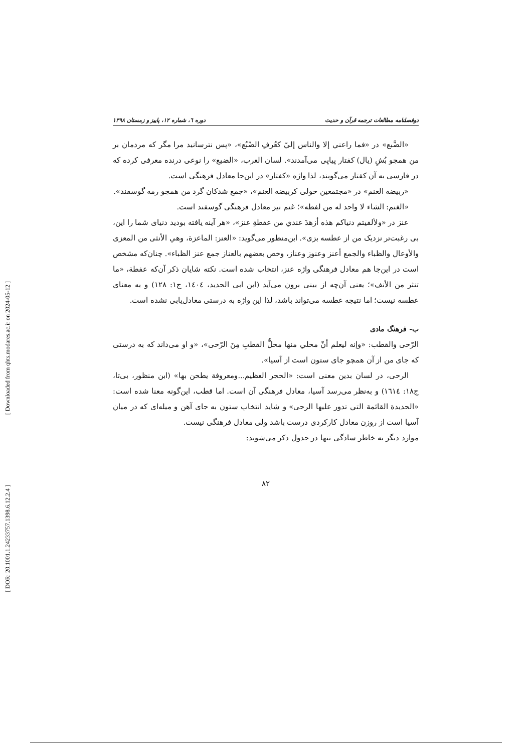[ Downloaded from qhts.modares.ac.ir on 2024-05-12 ]
[ DOR: 20.1001.1.24233757.1398.6.12.2.4 ]
دوفصلنامه مطالعات ترجمه قرآن و حدیث دوره ٦، شماره ١٢، پاییز و زمستان ١٣٩٨
«الضَّبع» در «فما راعني إلا والناس إليّ كعُرفِ الضّبُع»، «پس نترسانید مرا مگر که مردمان بر من همچو بُشِ (یال) کفتار پیاپی می‌آمدند». لسان العرب، «الضبع» را نوعی درنده معرفی کرده که در فارسی به آن کفتار می‌گویند، لذا واژه «کفتار» در این‌جا معادل فرهنگی است.
«ربیضة الغنم» در «مجتمعین حولی کربیضة الغنم»، «جمع شدکان گرد من همچو رمه گوسفند».
«الغنم: الشاء لا واحد له من لفظه»؛ غنم نیز معادل فرهنگی گوسفند است.
عنز در «ولألفیتم دنیاکم هذه أزهدَ عندي من عفطةِ عنز»، «هر آینه یافته بودید دنیای شما را این، بی رغبت‌تر نزدیک من از عطسه بزی». ابن‌منظور می‌گوید: «العنز: الماعزة، وهي الأنثی من المعزی والأوعال والظباء والجمع أعنز وعنوز وعناز، وخص بعضهم بالعناز جمع عنز الظباء». چنان‌که مشخص است در این‌جا هم معادل فرهنگی واژه عنز، انتخاب شده است. نکته شایان ذکر آن‌که عفطة، «ما تنثر من الأنف»؛ یعنی آن‌چه از بینی برون می‌آید (ابن ابی الحدید، ١٤٠٤، ج١: ١٢٨) و به معنای عطسه نیست؛ اما نتیجه عطسه می‌تواند باشد، لذا این واژه به درستی معادل‌یابی نشده است.
ب- فرهنگ مادی
الرّحی والقطب: «وإنه لیعلم أنّ محلي منها محلُّ القطبِ مِنَ الرّحی»، «و او می‌داند که به درستی که جای من از آن همچو جای ستون است از آسیا».
الرحی، در لسان بدین معنی است: «الحجر العظیم...ومعروفة یطحن بها» (ابن منظور، بی‌تا، ج١٨: ١٦١٤) و به‌نظر می‌رسد آسیا، معادل فرهنگی آن است. اما قطب، این‌گونه معنا شده است: «الحدیدة القائمة التي تدور علیها الرحی» و شاید انتخاب ستون به جای آهن و میله‌ای که در میان آسیا است از روزن معادل کارکردی درست باشد ولی معادل فرهنگی نیست.
موارد دیگر به خاطر سادگی تنها در جدول ذکر می‌شوند:
٨٢